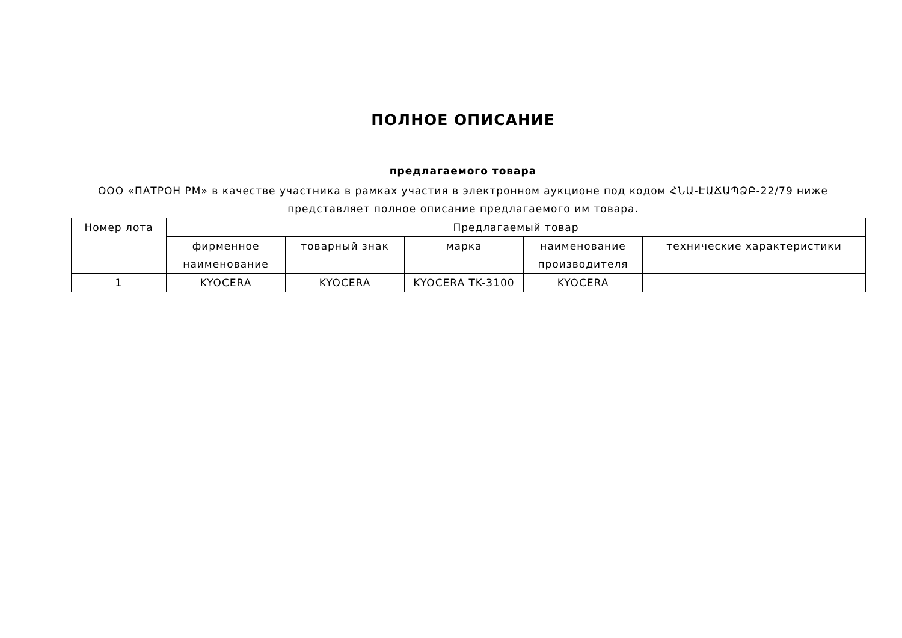ПОЛНОЕ ОПИСАНИЕ
предлагаемого товара
ООО «ПАТРОН РМ» в качестве участника в рамках участия в электронном аукционе под кодом ՀՆԱ-ԷԱՃԱՊՁԲ-22/79 ниже представляет полное описание предлагаемого им товара.
| Номер лота | Предлагаемый товар | | | | |
| --- | --- | --- | --- | --- | --- |
| | фирменное наименование | товарный знак | марка | наименование производителя | технические характеристики |
| 1 | KYOCERA | KYOCERA | KYOCERA TK-3100 | KYOCERA | |